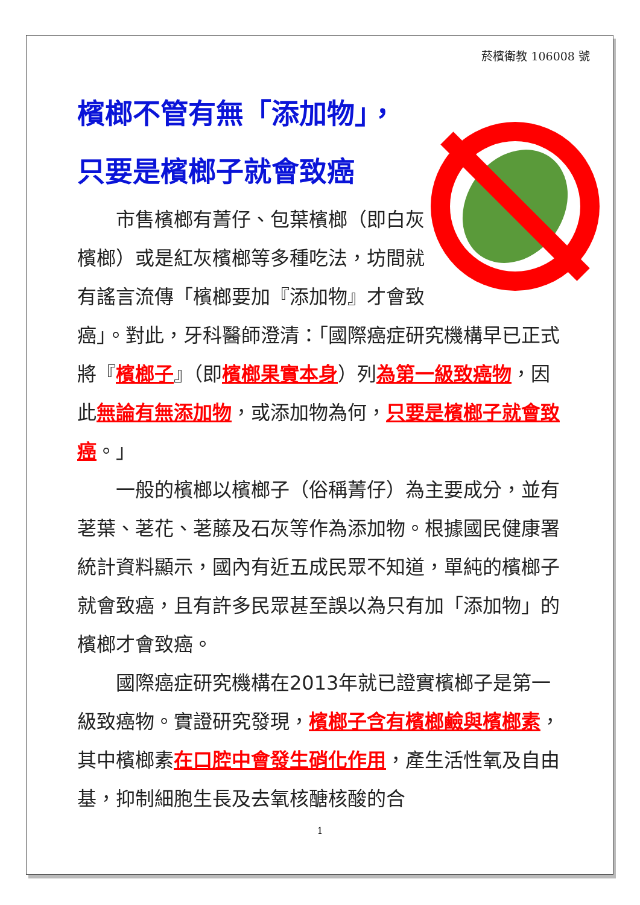菸檳衛教 106008 號
檳榔不管有無「添加物」，
只要是檳榔子就會致癌
　　市售檳榔有菁仔、包葉檳榔（即白灰檳榔）或是紅灰檳榔等多種吃法，坊間就有謠言流傳「檳榔要加『添加物』才會致癌」。對此，牙科醫師澄清：「國際癌症研究機構早已正式將『檳榔子』（即檳榔果實本身）列為第一級致癌物，因此無論有無添加物，或添加物為何，只要是檳榔子就會致癌。」
　　一般的檳榔以檳榔子（俗稱菁仔）為主要成分，並有荖葉、荖花、荖藤及石灰等作為添加物。根據國民健康署統計資料顯示，國內有近五成民眾不知道，單純的檳榔子就會致癌，且有許多民眾甚至誤以為只有加「添加物」的檳榔才會致癌。
　　國際癌症研究機構在2013年就已證實檳榔子是第一級致癌物。實證研究發現，檳榔子含有檳榔鹼與檳榔素，其中檳榔素在口腔中會發生硝化作用，產生活性氧及自由基，抑制細胞生長及去氧核醣核酸的合
1